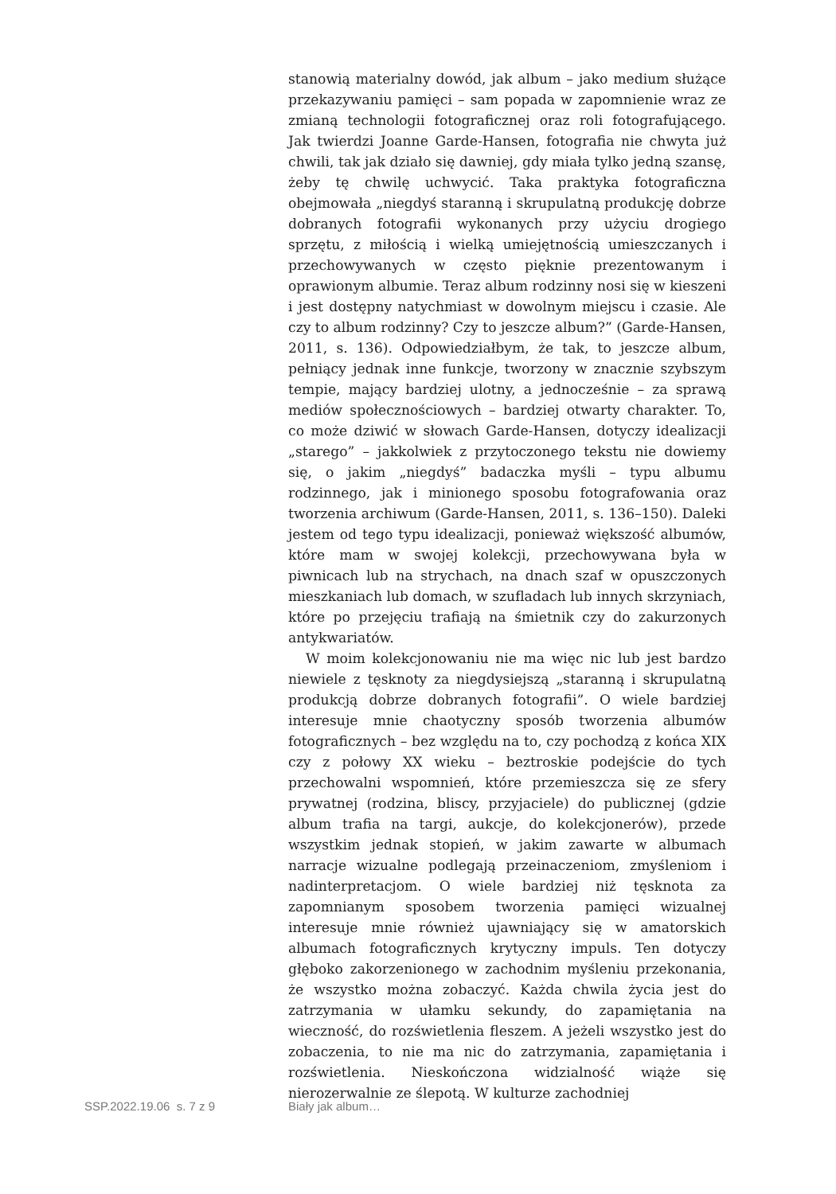stanowią materialny dowód, jak album – jako medium służące przekazywaniu pamięci – sam popada w zapomnienie wraz ze zmianą technologii fotograficznej oraz roli fotografującego. Jak twierdzi Joanne Garde-Hansen, fotografia nie chwyta już chwili, tak jak działo się dawniej, gdy miała tylko jedną szansę, żeby tę chwilę uchwycić. Taka praktyka fotograficzna obejmowała „niegdyś staranną i skrupulatną produkcję dobrze dobranych fotografii wykonanych przy użyciu drogiego sprzętu, z miłością i wielką umiejętnością umieszczanych i przechowywanych w często pięknie prezentowanym i oprawionym albumie. Teraz album rodzinny nosi się w kieszeni i jest dostępny natychmiast w dowolnym miejscu i czasie. Ale czy to album rodzinny? Czy to jeszcze album?” (Garde-Hansen, 2011, s. 136). Odpowiedziałbym, że tak, to jeszcze album, pełniący jednak inne funkcje, tworzony w znacznie szybszym tempie, mający bardziej ulotny, a jednocześnie – za sprawą mediów społecznościowych – bardziej otwarty charakter. To, co może dziwić w słowach Garde-Hansen, dotyczy idealizacji „starego” – jakkolwiek z przytoczonego tekstu nie dowiemy się, o jakim „niegdyś” badaczka myśli – typu albumu rodzinnego, jak i minionego sposobu fotografowania oraz tworzenia archiwum (Garde-Hansen, 2011, s. 136–150). Daleki jestem od tego typu idealizacji, ponieważ większość albumów, które mam w swojej kolekcji, przechowywana była w piwnicach lub na strychach, na dnach szaf w opuszczonych mieszkaniach lub domach, w szufladach lub innych skrzyniach, które po przejęciu trafiają na śmietnik czy do zakurzonych antykwariatów.
W moim kolekcjonowaniu nie ma więc nic lub jest bardzo niewiele z tęsknoty za niegdysiejszą „staranną i skrupulatną produkcją dobrze dobranych fotografii”. O wiele bardziej interesuje mnie chaotyczny sposób tworzenia albumów fotograficznych – bez względu na to, czy pochodzą z końca XIX czy z połowy XX wieku – beztroskie podejście do tych przechowalni wspomnień, które przemieszcza się ze sfery prywatnej (rodzina, bliscy, przyjaciele) do publicznej (gdzie album trafia na targi, aukcje, do kolekcjonerów), przede wszystkim jednak stopień, w jakim zawarte w albumach narracje wizualne podlegają przeinaczeniom, zmyśleniom i nadinterpretacjom. O wiele bardziej niż tęsknota za zapomnianym sposobem tworzenia pamięci wizualnej interesuje mnie również ujawniający się w amatorskich albumach fotograficznych krytyczny impuls. Ten dotyczy głęboko zakorzenionego w zachodnim myśleniu przekonania, że wszystko można zobaczyć. Każda chwila życia jest do zatrzymania w ułamku sekundy, do zapamiętania na wieczność, do rozświetlenia fleszem. A jeżeli wszystko jest do zobaczenia, to nie ma nic do zatrzymania, zapamiętania i rozświetlenia. Nieskończona widzialność wiąże się nierozerwalnie ze ślepotą. W kulturze zachodniej
SSP.2022.19.06 s. 7 z 9 Biały jak album…